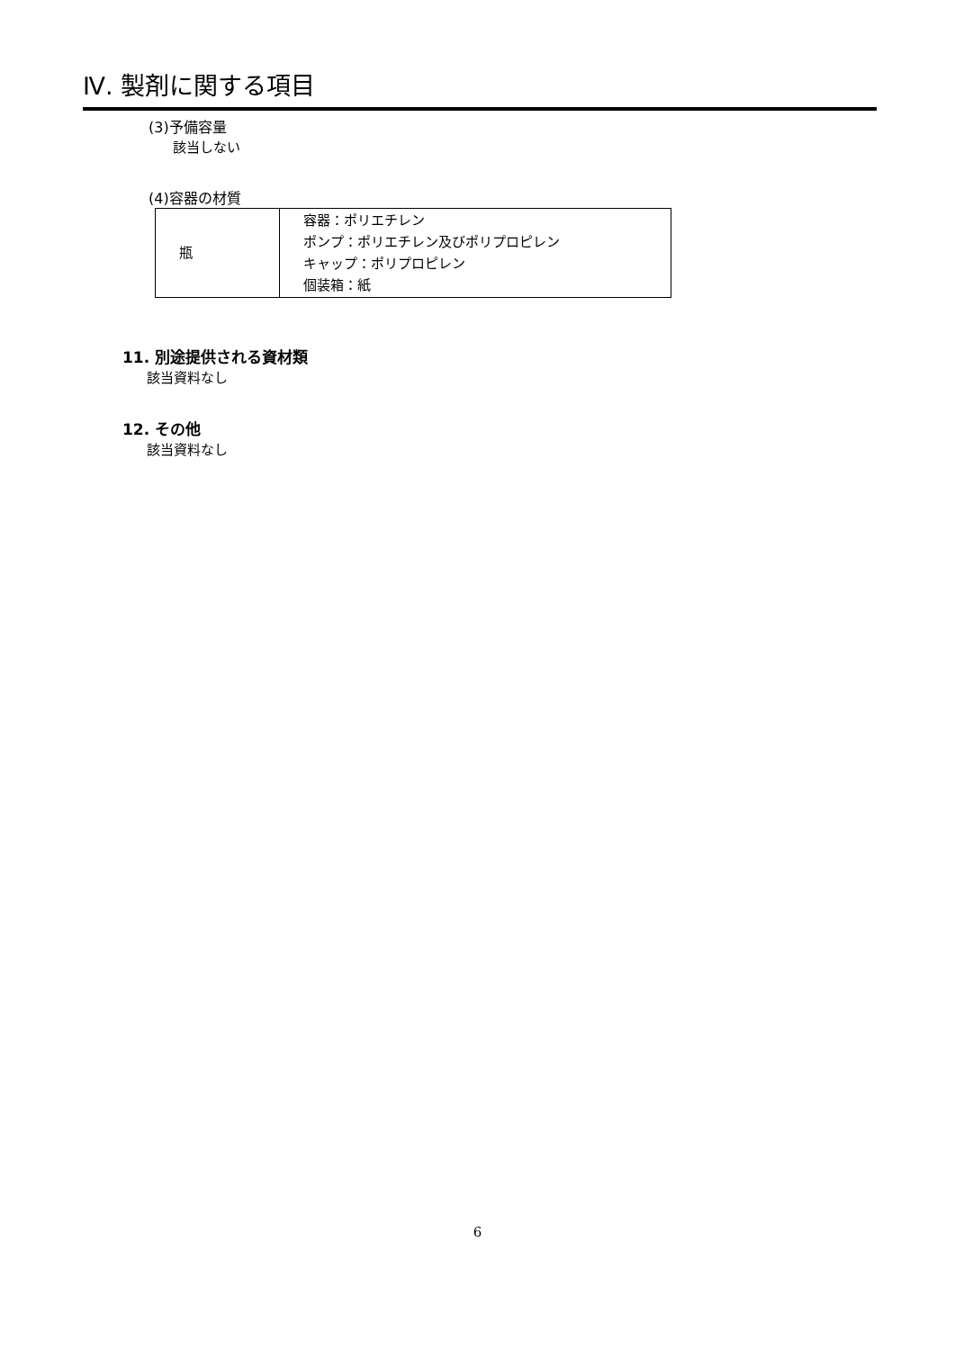Ⅳ. 製剤に関する項目
(3)予備容量
該当しない
(4)容器の材質
| 瓶 | 容器：ポリエチレン ポンプ：ポリエチレン及びポリプロピレン キャップ：ポリプロピレン 個装箱：紙 |
11. 別途提供される資材類
該当資料なし
12. その他
該当資料なし
6